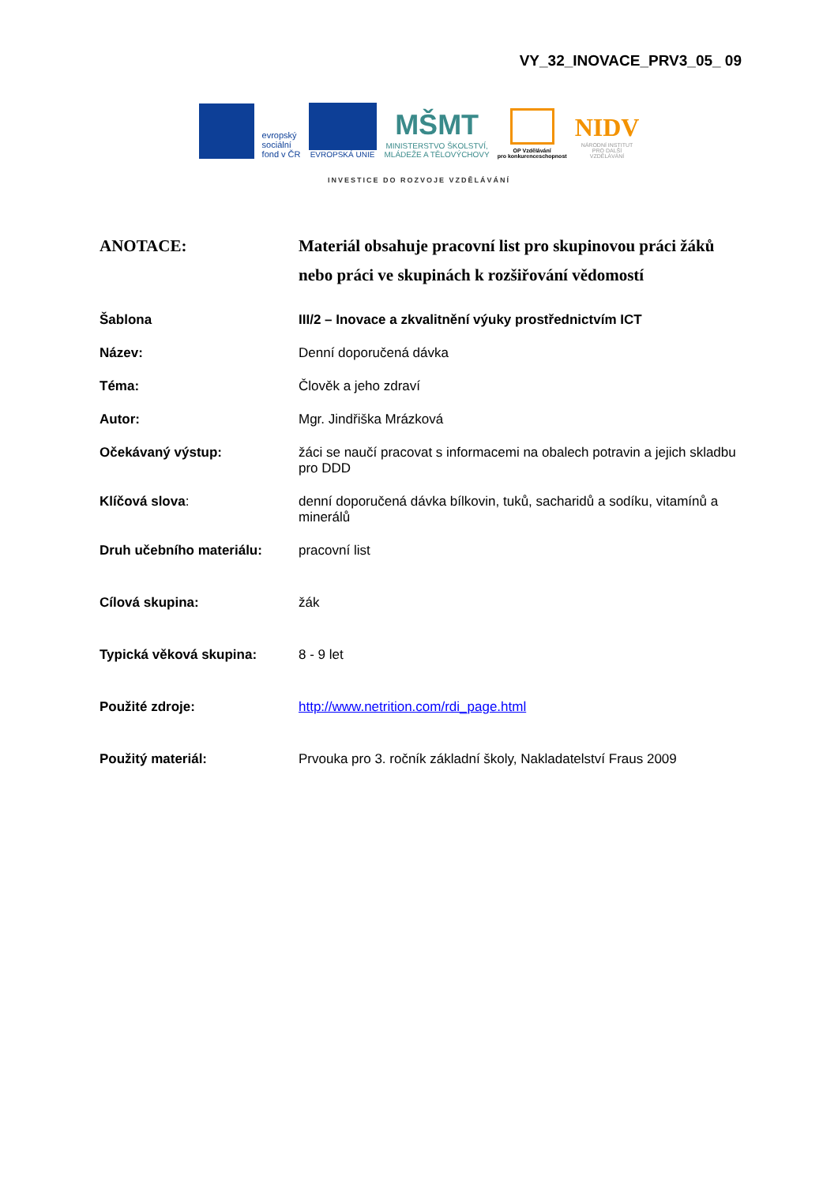VY_32_INOVACE_PRV3_05_ 09
evropský
sociální
fond v ČR
EVROPSKÁ UNIE
MŠMT
MINISTERSTVO ŠKOLSTVÍ,
MLÁDEŽE A TĚLOVÝCHOVY
OP Vzdělávání
pro konkurenceschopnost
NIDV
NÁRODNÍ INSTITUT
PRO DALŠÍ
VZDĚLÁVÁNÍ
INVESTICE DO ROZVOJE VZDĚLÁVÁNÍ
| ANOTACE: | Materiál obsahuje pracovní list pro skupinovou práci žáků nebo práci ve skupinách k rozšiřování vědomostí |
| Šablona | III/2 – Inovace a zkvalitnění výuky prostřednictvím ICT |
| Název: | Denní doporučená dávka |
| Téma: | Člověk a jeho zdraví |
| Autor: | Mgr. Jindřiška Mrázková |
| Očekávaný výstup: | žáci se naučí pracovat s informacemi na obalech potravin a jejich skladbu pro DDD |
| Klíčová slova : | denní doporučená dávka bílkovin, tuků, sacharidů a sodíku, vitamínů a minerálů |
| Druh učebního materiálu: | pracovní list |
| Cílová skupina: | žák |
| Typická věková skupina: | 8 - 9 let |
| Použité zdroje: | http://www.netrition.com/rdi_page.html |
| Použitý materiál: | Prvouka pro 3. ročník základní školy, Nakladatelství Fraus 2009 |